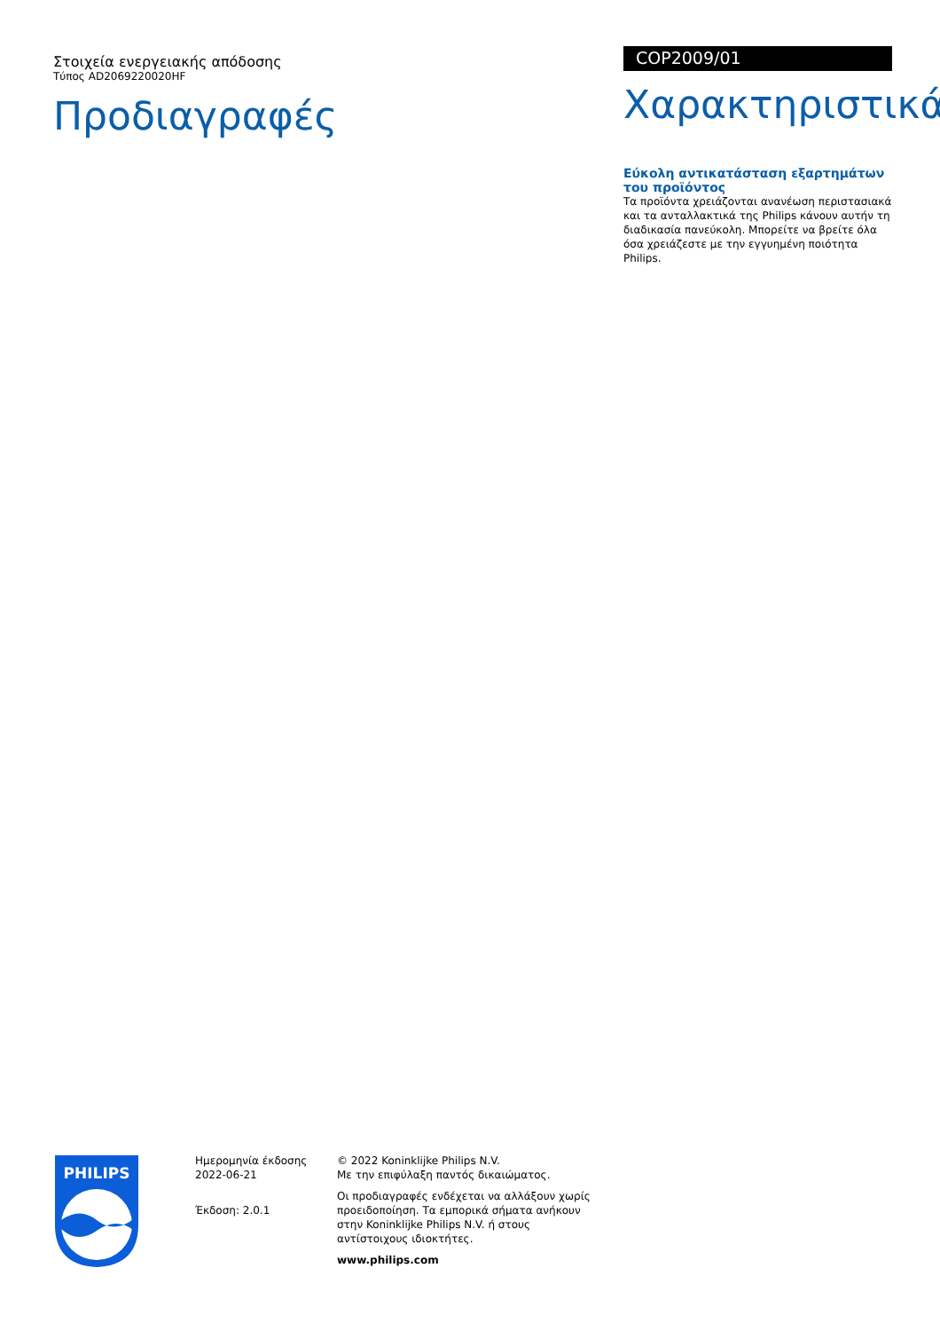Στοιχεία ενεργειακής απόδοσης
Τύπος AD2069220020HF
Προδιαγραφές
COP2009/01
Χαρακτηριστικά
Εύκολη αντικατάσταση εξαρτημάτων του προϊόντος
Τα προϊόντα χρειάζονται ανανέωση περιστασιακά και τα ανταλλακτικά της Philips κάνουν αυτήν τη διαδικασία πανεύκολη. Μπορείτε να βρείτε όλα όσα χρειάζεστε με την εγγυημένη ποιότητα Philips.
PHILIPS
Ημερομηνία έκδοσης
2022-06-21
Έκδοση: 2.0.1
© 2022 Koninklijke Philips N.V.
Με την επιφύλαξη παντός δικαιώματος.
Οι προδιαγραφές ενδέχεται να αλλάξουν χωρίς προειδοποίηση. Τα εμπορικά σήματα ανήκουν στην Koninklijke Philips N.V. ή στους αντίστοιχους ιδιοκτήτες.
www.philips.com